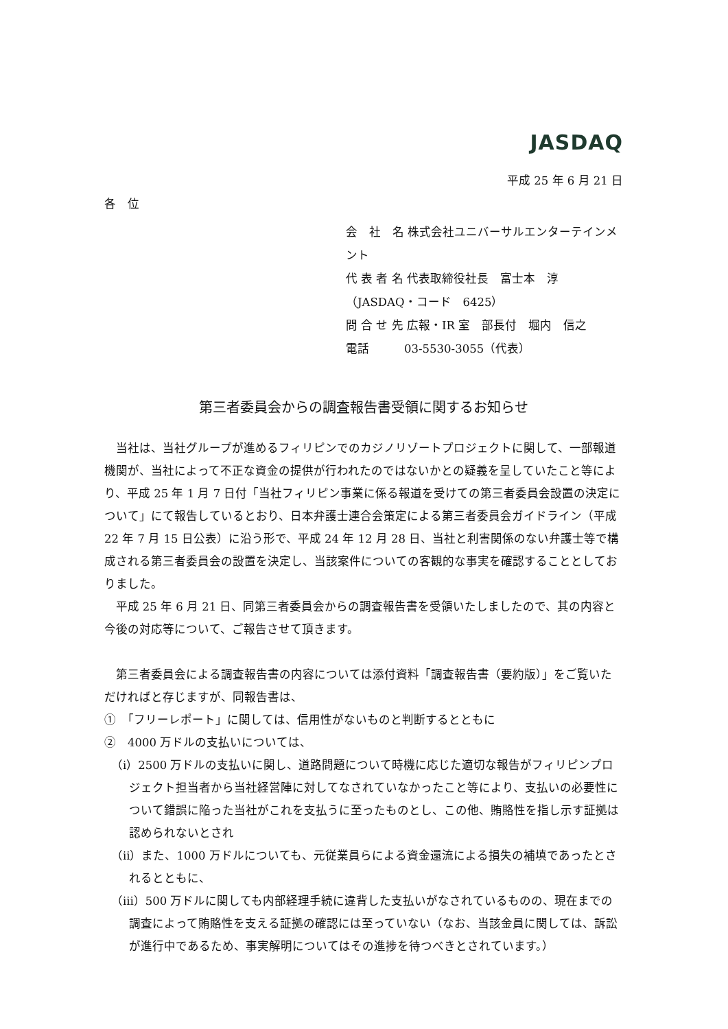JASDAQ
平成 25 年 6 月 21 日
各　位
会　社　名 株式会社ユニバーサルエンターテインメント
代 表 者 名 代表取締役社長　富士本　淳
（JASDAQ・コード　6425）
問 合 せ 先 広報・IR 室　部長付　堀内　信之
電話　　　03-5530-3055（代表）
第三者委員会からの調査報告書受領に関するお知らせ
当社は、当社グループが進めるフィリピンでのカジノリゾートプロジェクトに関して、一部報道機関が、当社によって不正な資金の提供が行われたのではないかとの疑義を呈していたこと等により、平成 25 年 1 月 7 日付「当社フィリピン事業に係る報道を受けての第三者委員会設置の決定について」にて報告しているとおり、日本弁護士連合会策定による第三者委員会ガイドライン（平成 22 年 7 月 15 日公表）に沿う形で、平成 24 年 12 月 28 日、当社と利害関係のない弁護士等で構成される第三者委員会の設置を決定し、当該案件についての客観的な事実を確認することとしておりました。
平成 25 年 6 月 21 日、同第三者委員会からの調査報告書を受領いたしましたので、其の内容と今後の対応等について、ご報告させて頂きます。
第三者委員会による調査報告書の内容については添付資料「調査報告書（要約版）」をご覧いただければと存じますが、同報告書は、
①　「フリーレポート」に関しては、信用性がないものと判断するとともに
②　4000 万ドルの支払いについては、
（ⅰ）2500 万ドルの支払いに関し、道路問題について時機に応じた適切な報告がフィリピンプロジェクト担当者から当社経営陣に対してなされていなかったこと等により、支払いの必要性について錯誤に陥った当社がこれを支払うに至ったものとし、この他、賄賂性を指し示す証拠は認められないとされ
（ⅱ）また、1000 万ドルについても、元従業員らによる資金還流による損失の補填であったとされるとともに、
（ⅲ）500 万ドルに関しても内部経理手続に違背した支払いがなされているものの、現在までの調査によって賄賂性を支える証拠の確認には至っていない（なお、当該金員に関しては、訴訟が進行中であるため、事実解明についてはその進捗を待つべきとされています。）